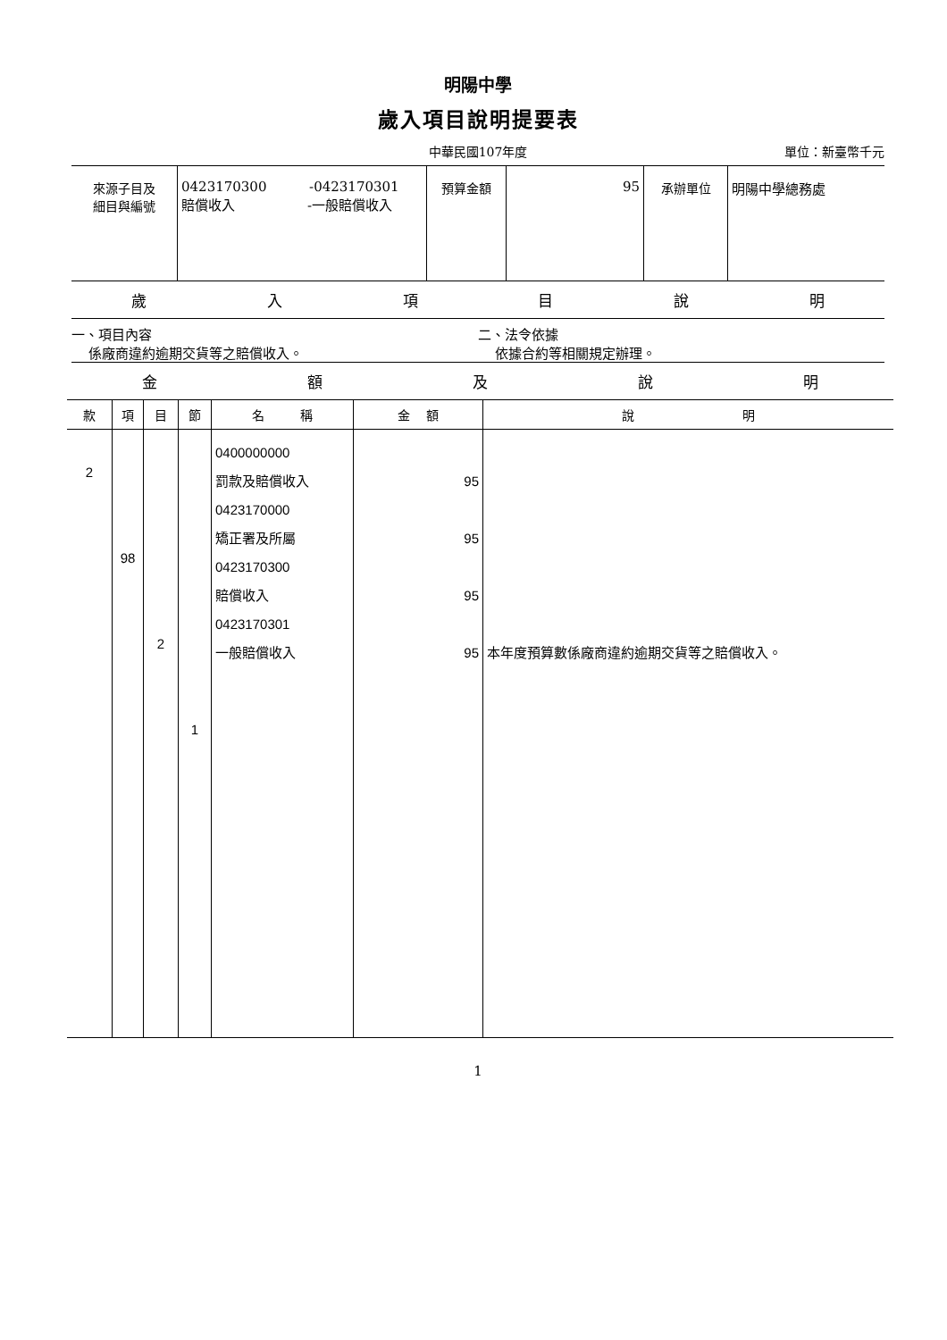明陽中學
歲入項目說明提要表
中華民國107年度 單位：新臺幣千元
| 來源子目及 細目與編號 | 0423170300 -0423170301 賠償收入 -一般賠償收入 | 預算金額 | 95 | 承辦單位 | 明陽中學總務處 |
歲入項目說明
一、項目內容
係廠商違約逾期交貨等之賠償收入。
二、法令依據
依據合約等相關規定辦理。
金額及說明
| 款 | 項 | 目 | 節 | 名 稱 | 金 額 | 說 明 |
| --- | --- | --- | --- | --- | --- | --- |
| 2 | 98 | 2 | 1 | 0400000000 罰款及賠償收入 0423170000 矯正署及所屬 0423170300 賠償收入 0423170301 一般賠償收入 | 95 95 95 95 | 本年度預算數係廠商違約逾期交貨等之賠償收入。 |
1